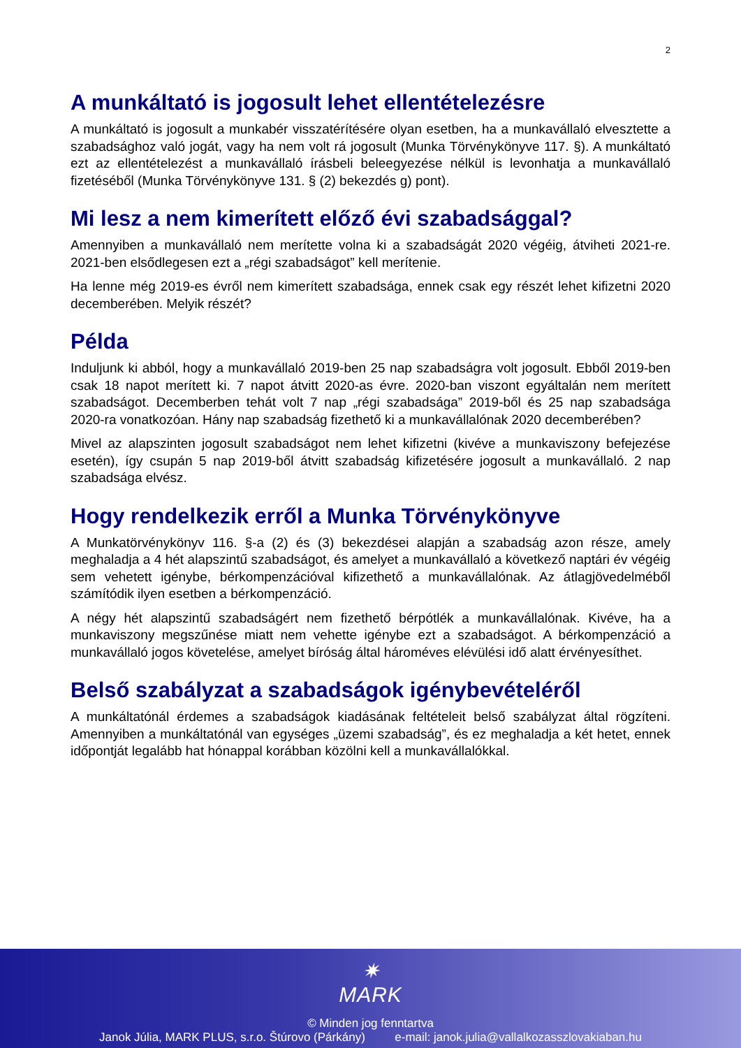2
A munkáltató is jogosult lehet ellentételezésre
A munkáltató is jogosult a munkabér visszatérítésére olyan esetben, ha a munkavállaló elvesztette a szabadsághoz való jogát, vagy ha nem volt rá jogosult (Munka Törvénykönyve 117. §). A munkáltató ezt az ellentételezést a munkavállaló írásbeli beleegyezése nélkül is levonhatja a munkavállaló fizetéséből (Munka Törvénykönyve 131. § (2) bekezdés g) pont).
Mi lesz a nem kimerített előző évi szabadsággal?
Amennyiben a munkavállaló nem merítette volna ki a szabadságát 2020 végéig, átviheti 2021-re. 2021-ben elsődlegesen ezt a „régi szabadságot” kell merítenie.
Ha lenne még 2019-es évről nem kimerített szabadsága, ennek csak egy részét lehet kifizetni 2020 decemberében. Melyik részét?
Példa
Induljunk ki abból, hogy a munkavállaló 2019-ben 25 nap szabadságra volt jogosult. Ebből 2019-ben csak 18 napot merített ki. 7 napot átvitt 2020-as évre. 2020-ban viszont egyáltalán nem merített szabadságot. Decemberben tehát volt 7 nap „régi szabadsága” 2019-ből és 25 nap szabadsága 2020-ra vonatkozóan. Hány nap szabadság fizethető ki a munkavállalónak 2020 decemberében?
Mivel az alapszinten jogosult szabadságot nem lehet kifizetni (kivéve a munkaviszony befejezése esetén), így csupán 5 nap 2019-ből átvitt szabadság kifizetésére jogosult a munkavállaló. 2 nap szabadsága elvész.
Hogy rendelkezik erről a Munka Törvénykönyve
A Munkatörvénykönyv 116. §-a (2) és (3) bekezdései alapján a szabadság azon része, amely meghaladja a 4 hét alapszintű szabadságot, és amelyet a munkavállaló a következő naptári év végéig sem vehetett igénybe, bérkompenzációval kifizethető a munkavállalónak. Az átlagjövedelméből számítódik ilyen esetben a bérkompenzáció.
A négy hét alapszintű szabadságért nem fizethető bérpótlék a munkavállalónak. Kivéve, ha a munkaviszony megszűnése miatt nem vehette igénybe ezt a szabadságot. A bérkompenzáció a munkavállaló jogos követelése, amelyet bíróság által hároméves elévülési idő alatt érvényesíthet.
Belső szabályzat a szabadságok igénybevételéről
A munkáltatónál érdemes a szabadságok kiadásának feltételeit belső szabályzat által rögzíteni. Amennyiben a munkáltatónál van egységes „üzemi szabadság”, és ez meghaladja a két hetet, ennek időpontját legalább hat hónappal korábban közölni kell a munkavállalókkal.
✷
MARK
© Minden jog fenntartva
Janok Júlia, MARK PLUS, s.r.o. Štúrovo (Párkány) e-mail: janok.julia@vallalkozasszlovakiaban.hu